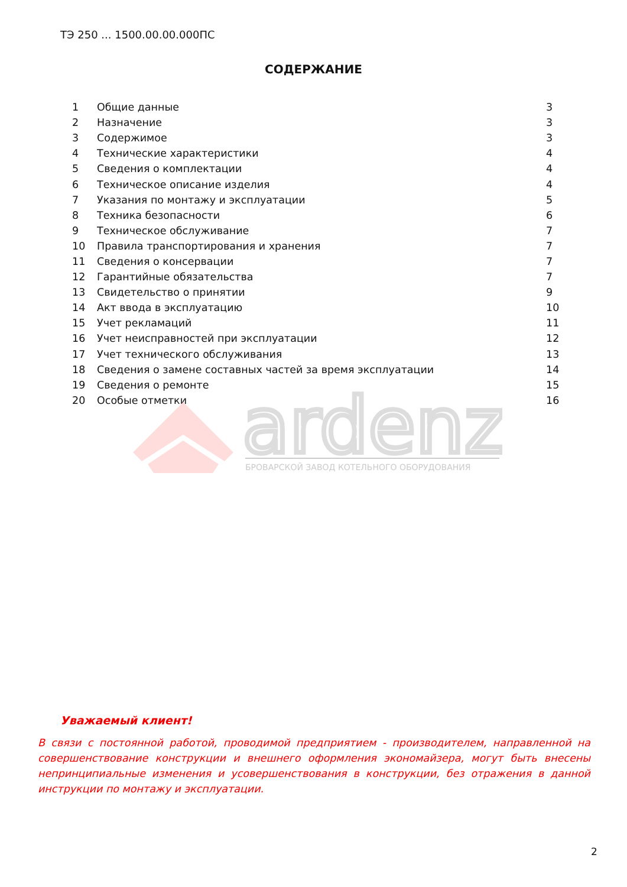ТЭ 250 ... 1500.00.00.000ПС
СОДЕРЖАНИЕ
| 1 | Общие данные | 3 |
| 2 | Назначение | 3 |
| 3 | Содержимое | 3 |
| 4 | Технические характеристики | 4 |
| 5 | Сведения о комплектации | 4 |
| 6 | Техническое описание изделия | 4 |
| 7 | Указания по монтажу и эксплуатации | 5 |
| 8 | Техника безопасности | 6 |
| 9 | Техническое обслуживание | 7 |
| 10 | Правила транспортирования и хранения | 7 |
| 11 | Сведения о консервации | 7 |
| 12 | Гарантийные обязательства | 7 |
| 13 | Свидетельство о принятии | 9 |
| 14 | Акт ввода в эксплуатацию | 10 |
| 15 | Учет рекламаций | 11 |
| 16 | Учет неисправностей при эксплуатации | 12 |
| 17 | Учет технического обслуживания | 13 |
| 18 | Сведения о замене составных частей за время эксплуатации | 14 |
| 19 | Сведения о ремонте | 15 |
| 20 | Особые отметки | 16 |
ardenz
БРОВАРСКОЙ ЗАВОД КОТЕЛЬНОГО ОБОРУДОВАНИЯ
Уважаемый клиент!
В связи с постоянной работой, проводимой предприятием - производителем, направленной на совершенствование конструкции и внешнего оформления экономайзера, могут быть внесены непринципиальные изменения и усовершенствования в конструкции, без отражения в данной инструкции по монтажу и эксплуатации.
2